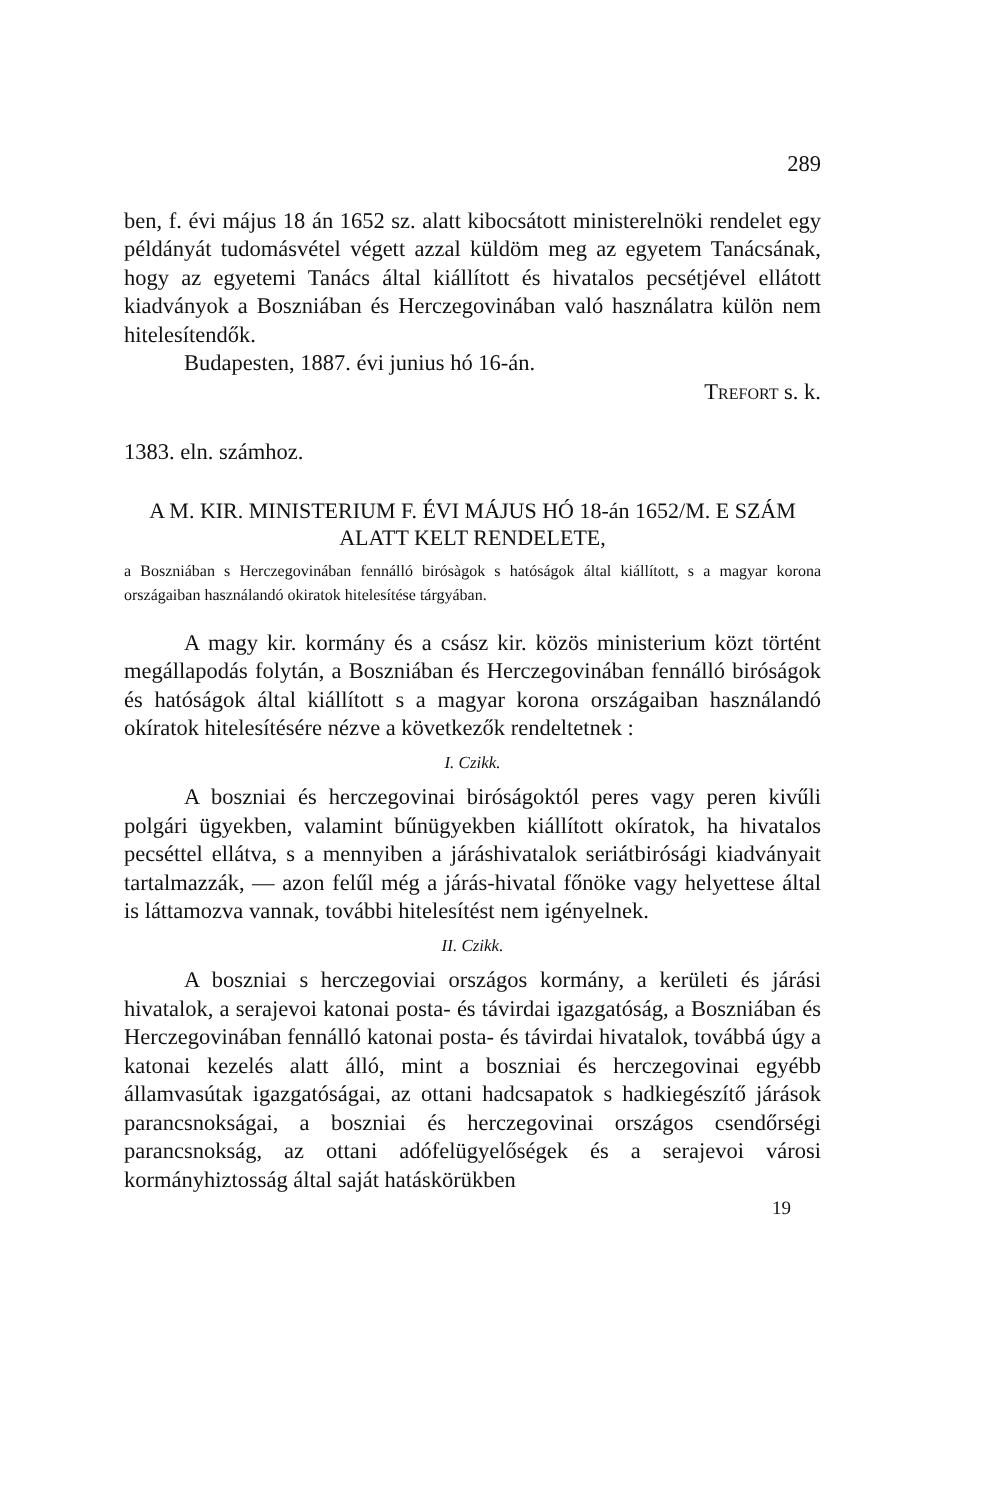289
ben, f. évi május 18 án 1652 sz. alatt kibocsátott ministerelnöki rendelet egy példányát tudomásvétel végett azzal küldöm meg az egyetem Tanácsának, hogy az egyetemi Tanács által kiállított és hivatalos pecsétjével ellátott kiadványok a Boszniában és Herczegovinában való használatra külön nem hitelesítendők.
Budapesten, 1887. évi junius hó 16-án.
TREFORT s. k.
1383. eln. számhoz.
A M. KIR. MINISTERIUM F. ÉVI MÁJUS HÓ 18-án 1652/M. E SZÁM ALATT KELT RENDELETE,
a Boszniában s Herczegovinában fennálló birósàgok s hatóságok által kiállított, s a magyar korona országaiban használandó okiratok hitelesítése tárgyában.
A magy kir. kormány és a csász kir. közös ministerium közt történt megállapodás folytán, a Boszniában és Herczegovinában fennálló biróságok és hatóságok által kiállított s a magyar korona országaiban használandó okíratok hitelesítésére nézve a következők rendeltetnek :
I. Czikk.
A boszniai és herczegovinai biróságoktól peres vagy peren kivűli polgári ügyekben, valamint bűnügyekben kiállított okíratok, ha hivatalos pecséttel ellátva, s a mennyiben a járáshivatalok seriátbirósági kiadványait tartalmazzák, — azon felűl még a járás-hivatal főnöke vagy helyettese által is láttamozva vannak, további hitelesítést nem igényelnek.
II. Czikk.
A boszniai s herczegoviai országos kormány, a kerületi és járási hivatalok, a serajevoi katonai posta- és távirdai igazgatóság, a Boszniában és Herczegovinában fennálló katonai posta- és távirdai hivatalok, továbbá úgy a katonai kezelés alatt álló, mint a boszniai és herczegovinai egyébb államvasútak igazgatóságai, az ottani hadcsapatok s hadkiegészítő járások parancsnokságai, a boszniai és herczegovinai országos csendőrségi parancsnokság, az ottani adófelügyelőségek és a serajevoi városi kormányhiztosság által saját hatáskörükben
19